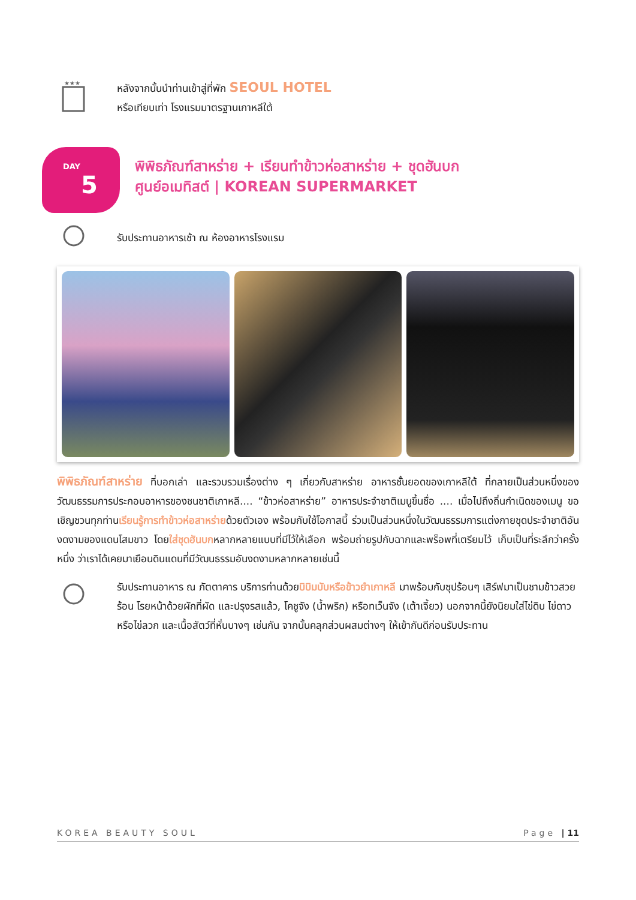★★★
หลังจากนั้นนำท่านเข้าสู่ที่พัก SEOUL HOTEL
หรือเทียบเท่า โรงแรมมาตรฐานเกาหลีใต้
DAY
5
พิพิธภัณฑ์สาหร่าย + เรียนทำข้าวห่อสาหร่าย + ชุดฮันบก
ศูนย์อเมทิสต์ | KOREAN SUPERMARKET
รับประทานอาหารเช้า ณ ห้องอาหารโรงแรม
พิพิธภัณฑ์สาหร่าย ที่บอกเล่า และรวบรวมเรื่องต่าง ๆ เกี่ยวกับสาหร่าย อาหารชั้นยอดของเกาหลีใต้ ที่กลายเป็นส่วนหนึ่งของ วัฒนธรรมการประกอบอาหารของชนชาติเกาหลี.... “ข้าวห่อสาหร่าย” อาหารประจำชาติเมนูขึ้นชื่อ .... เมื่อไปถึงถิ่นกำเนิดของเมนู ขอเชิญชวนทุกท่านเรียนรู้การทำข้าวห่อสาหร่ายด้วยตัวเอง พร้อมกับใช้โอกาสนี้ ร่วมเป็นส่วนหนึ่งในวัฒนธรรมการแต่งกายชุดประจำชาติอันงดงามของแดนโสมขาว โดยใส่ชุดฮันบกหลากหลายแบบที่มีไว้ให้เลือก พร้อมถ่ายรูปกับฉากและพร็อพที่เตรียมไว้ เก็บเป็นที่ระลึกว่าครั้งหนึ่ง ว่าเราได้เคยมาเยือนดินแดนที่มีวัฒนธรรมอันงดงามหลากหลายเช่นนี้
รับประทานอาหาร ณ ภัตตาคาร บริการท่านด้วยบิบิมบับหรือข้าวยำเกาหลี มาพร้อมกับซุปร้อนๆ เสิร์ฟมาเป็นชามข้าวสวยร้อน โรยหน้าด้วยผักที่ผัด และปรุงรสแล้ว, โคชูจัง (น้ำพริก) หรือทเว็นจัง (เต้าเจี้ยว) นอกจากนี้ยังนิยมใส่ไข่ดิบ ไข่ดาว หรือไข่ลวก และเนื้อสัตว์ที่หั่นบางๆ เช่นกัน จากนั้นคลุกส่วนผสมต่างๆ ให้เข้ากันดีก่อนรับประทาน
KOREA BEAUTY SOUL Page | 11